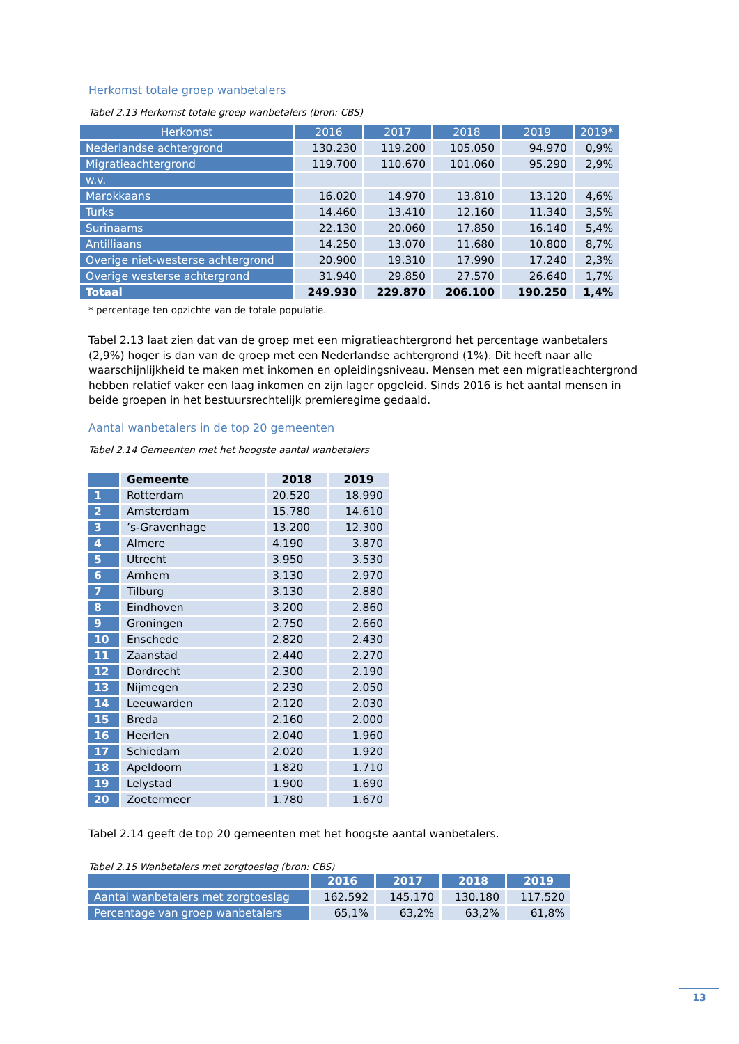Herkomst totale groep wanbetalers
Tabel 2.13 Herkomst totale groep wanbetalers (bron: CBS)
| Herkomst | 2016 | 2017 | 2018 | 2019 | 2019* |
| --- | --- | --- | --- | --- | --- |
| Nederlandse achtergrond | 130.230 | 119.200 | 105.050 | 94.970 | 0,9% |
| Migratieachtergrond | 119.700 | 110.670 | 101.060 | 95.290 | 2,9% |
| w.v. | | | | | |
| Marokkaans | 16.020 | 14.970 | 13.810 | 13.120 | 4,6% |
| Turks | 14.460 | 13.410 | 12.160 | 11.340 | 3,5% |
| Surinaams | 22.130 | 20.060 | 17.850 | 16.140 | 5,4% |
| Antilliaans | 14.250 | 13.070 | 11.680 | 10.800 | 8,7% |
| Overige niet-westerse achtergrond | 20.900 | 19.310 | 17.990 | 17.240 | 2,3% |
| Overige westerse achtergrond | 31.940 | 29.850 | 27.570 | 26.640 | 1,7% |
| Totaal | 249.930 | 229.870 | 206.100 | 190.250 | 1,4% |
* percentage ten opzichte van de totale populatie.
Tabel 2.13 laat zien dat van de groep met een migratieachtergrond het percentage wanbetalers (2,9%) hoger is dan van de groep met een Nederlandse achtergrond (1%). Dit heeft naar alle waarschijnlijkheid te maken met inkomen en opleidingsniveau. Mensen met een migratieachtergrond hebben relatief vaker een laag inkomen en zijn lager opgeleid. Sinds 2016 is het aantal mensen in beide groepen in het bestuursrechtelijk premieregime gedaald.
Aantal wanbetalers in de top 20 gemeenten
Tabel 2.14 Gemeenten met het hoogste aantal wanbetalers
| | Gemeente | 2018 | 2019 |
| --- | --- | --- | --- |
| 1 | Rotterdam | 20.520 | 18.990 |
| 2 | Amsterdam | 15.780 | 14.610 |
| 3 | ’s-Gravenhage | 13.200 | 12.300 |
| 4 | Almere | 4.190 | 3.870 |
| 5 | Utrecht | 3.950 | 3.530 |
| 6 | Arnhem | 3.130 | 2.970 |
| 7 | Tilburg | 3.130 | 2.880 |
| 8 | Eindhoven | 3.200 | 2.860 |
| 9 | Groningen | 2.750 | 2.660 |
| 10 | Enschede | 2.820 | 2.430 |
| 11 | Zaanstad | 2.440 | 2.270 |
| 12 | Dordrecht | 2.300 | 2.190 |
| 13 | Nijmegen | 2.230 | 2.050 |
| 14 | Leeuwarden | 2.120 | 2.030 |
| 15 | Breda | 2.160 | 2.000 |
| 16 | Heerlen | 2.040 | 1.960 |
| 17 | Schiedam | 2.020 | 1.920 |
| 18 | Apeldoorn | 1.820 | 1.710 |
| 19 | Lelystad | 1.900 | 1.690 |
| 20 | Zoetermeer | 1.780 | 1.670 |
Tabel 2.14 geeft de top 20 gemeenten met het hoogste aantal wanbetalers.
Tabel 2.15 Wanbetalers met zorgtoeslag (bron: CBS)
| | 2016 | 2017 | 2018 | 2019 |
| --- | --- | --- | --- | --- |
| Aantal wanbetalers met zorgtoeslag | 162.592 | 145.170 | 130.180 | 117.520 |
| Percentage van groep wanbetalers | 65,1% | 63,2% | 63,2% | 61,8% |
13